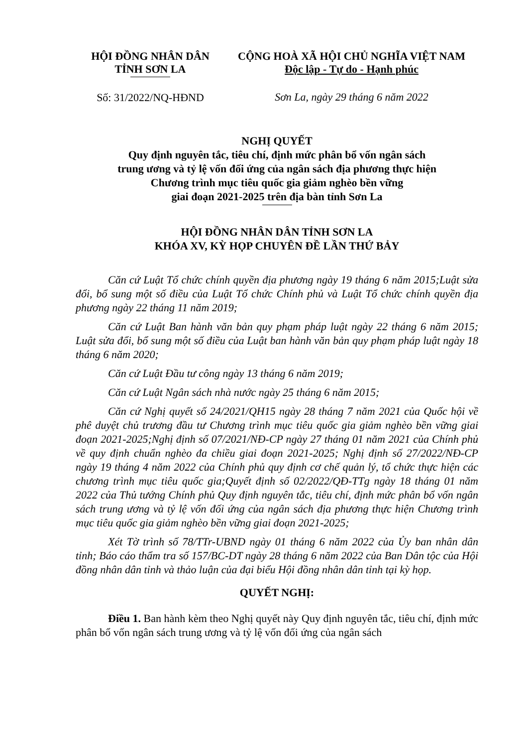HỘI ĐỒNG NHÂN DÂN
TỈNH SƠN LA
Số: 31/2022/NQ-HĐND
CỘNG HOÀ XÃ HỘI CHỦ NGHĨA VIỆT NAM
Độc lập - Tự do - Hạnh phúc
Sơn La, ngày 29 tháng 6 năm 2022
NGHỊ QUYẾT
Quy định nguyên tắc, tiêu chí, định mức phân bổ vốn ngân sách
trung ương và tỷ lệ vốn đối ứng của ngân sách địa phương thực hiện
Chương trình mục tiêu quốc gia giảm nghèo bền vững
giai đoạn 2021-2025 trên địa bàn tỉnh Sơn La
HỘI ĐỒNG NHÂN DÂN TỈNH SƠN LA
KHÓA XV, KỲ HỌP CHUYÊN ĐỀ LẦN THỨ BẢY
Căn cứ Luật Tổ chức chính quyền địa phương ngày 19 tháng 6 năm 2015;Luật sửa đổi, bổ sung một số điều của Luật Tổ chức Chính phủ và Luật Tổ chức chính quyền địa phương ngày 22 tháng 11 năm 2019;
Căn cứ Luật Ban hành văn bản quy phạm pháp luật ngày 22 tháng 6 năm 2015; Luật sửa đổi, bổ sung một số điều của Luật ban hành văn bản quy phạm pháp luật ngày 18 tháng 6 năm 2020;
Căn cứ Luật Đầu tư công ngày 13 tháng 6 năm 2019;
Căn cứ Luật Ngân sách nhà nước ngày 25 tháng 6 năm 2015;
Căn cứ Nghị quyết số 24/2021/QH15 ngày 28 tháng 7 năm 2021 của Quốc hội về phê duyệt chủ trương đầu tư Chương trình mục tiêu quốc gia giảm nghèo bền vững giai đoạn 2021-2025;Nghị định số 07/2021/NĐ-CP ngày 27 tháng 01 năm 2021 của Chính phủ về quy định chuẩn nghèo đa chiều giai đoạn 2021-2025; Nghị định số 27/2022/NĐ-CP ngày 19 tháng 4 năm 2022 của Chính phủ quy định cơ chế quản lý, tổ chức thực hiện các chương trình mục tiêu quốc gia;Quyết định số 02/2022/QĐ-TTg ngày 18 tháng 01 năm 2022 của Thủ tướng Chính phủ Quy định nguyên tắc, tiêu chí, định mức phân bổ vốn ngân sách trung ương và tỷ lệ vốn đối ứng của ngân sách địa phương thực hiện Chương trình mục tiêu quốc gia giảm nghèo bền vững giai đoạn 2021-2025;
Xét Tờ trình số 78/TTr-UBND ngày 01 tháng 6 năm 2022 của Ủy ban nhân dân tỉnh; Báo cáo thẩm tra số 157/BC-DT ngày 28 tháng 6 năm 2022 của Ban Dân tộc của Hội đồng nhân dân tỉnh và thảo luận của đại biểu Hội đồng nhân dân tỉnh tại kỳ họp.
QUYẾT NGHỊ:
Điều 1. Ban hành kèm theo Nghị quyết này Quy định nguyên tắc, tiêu chí, định mức phân bổ vốn ngân sách trung ương và tỷ lệ vốn đối ứng của ngân sách